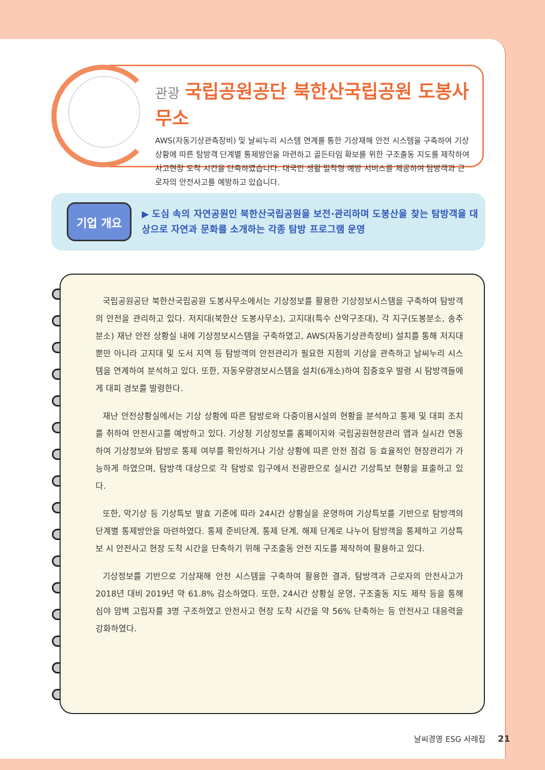관광 국립공원공단 북한산국립공원 도봉사무소
AWS(자동기상관측장비) 및 날씨누리 시스템 연계를 통한 기상재해 안전 시스템을 구축하여 기상 상황에 따른 탐방객 단계별 통제방안을 마련하고 골든타임 확보를 위한 구조출동 지도를 제작하여 사고현장 도착 시간을 단축하였습니다. 대국민 생활 밀착형 예방 서비스를 제공하여 탐방객과 근로자의 안전사고를 예방하고 있습니다.
기업 개요
▶ 도심 속의 자연공원인 북한산국립공원을 보전·관리하며 도봉산을 찾는 탐방객을 대상으로 자연과 문화를 소개하는 각종 탐방 프로그램 운영
국립공원공단 북한산국립공원 도봉사무소에서는 기상정보를 활용한 기상정보시스템을 구축하여 탐방객의 안전을 관리하고 있다. 저지대(북한산 도봉사무소), 고지대(특수 산악구조대), 각 지구(도봉분소, 송추분소) 재난 안전 상황실 내에 기상정보시스템을 구축하였고, AWS(자동기상관측장비) 설치를 통해 저지대뿐만 아니라 고지대 및 도서 지역 등 탐방객의 안전관리가 필요한 지점의 기상을 관측하고 날씨누리 시스템을 연계하여 분석하고 있다. 또한, 자동우량경보시스템을 설치(6개소)하여 집중호우 발령 시 탐방객들에게 대피 경보를 발령한다.
재난 안전상황실에서는 기상 상황에 따른 탐방로와 다중이용시설의 현황을 분석하고 통제 및 대피 조치를 취하여 안전사고를 예방하고 있다. 기상청 기상정보를 홈페이지와 국립공원현장관리 앱과 실시간 연동하여 기상정보와 탐방로 통제 여부를 확인하거나 기상 상황에 따른 안전 점검 등 효율적인 현장관리가 가능하게 하였으며, 탐방객 대상으로 각 탐방로 입구에서 전광판으로 실시간 기상특보 현황을 표출하고 있다.
또한, 악기상 등 기상특보 발효 기준에 따라 24시간 상황실을 운영하며 기상특보를 기반으로 탐방객의 단계별 통제방안을 마련하였다. 통제 준비단계, 통제 단계, 해제 단계로 나누어 탐방객을 통제하고 기상특보 시 안전사고 현장 도착 시간을 단축하기 위해 구조출동 안전 지도를 제작하여 활용하고 있다.
기상정보를 기반으로 기상재해 안전 시스템을 구축하여 활용한 결과, 탐방객과 근로자의 안전사고가 2018년 대비 2019년 약 61.8% 감소하였다. 또한, 24시간 상황실 운영, 구조출동 지도 제작 등을 통해 심야 암벽 고립자를 3명 구조하였고 안전사고 현장 도착 시간을 약 56% 단축하는 등 안전사고 대응력을 강화하였다.
날씨경영 ESG 사례집 21